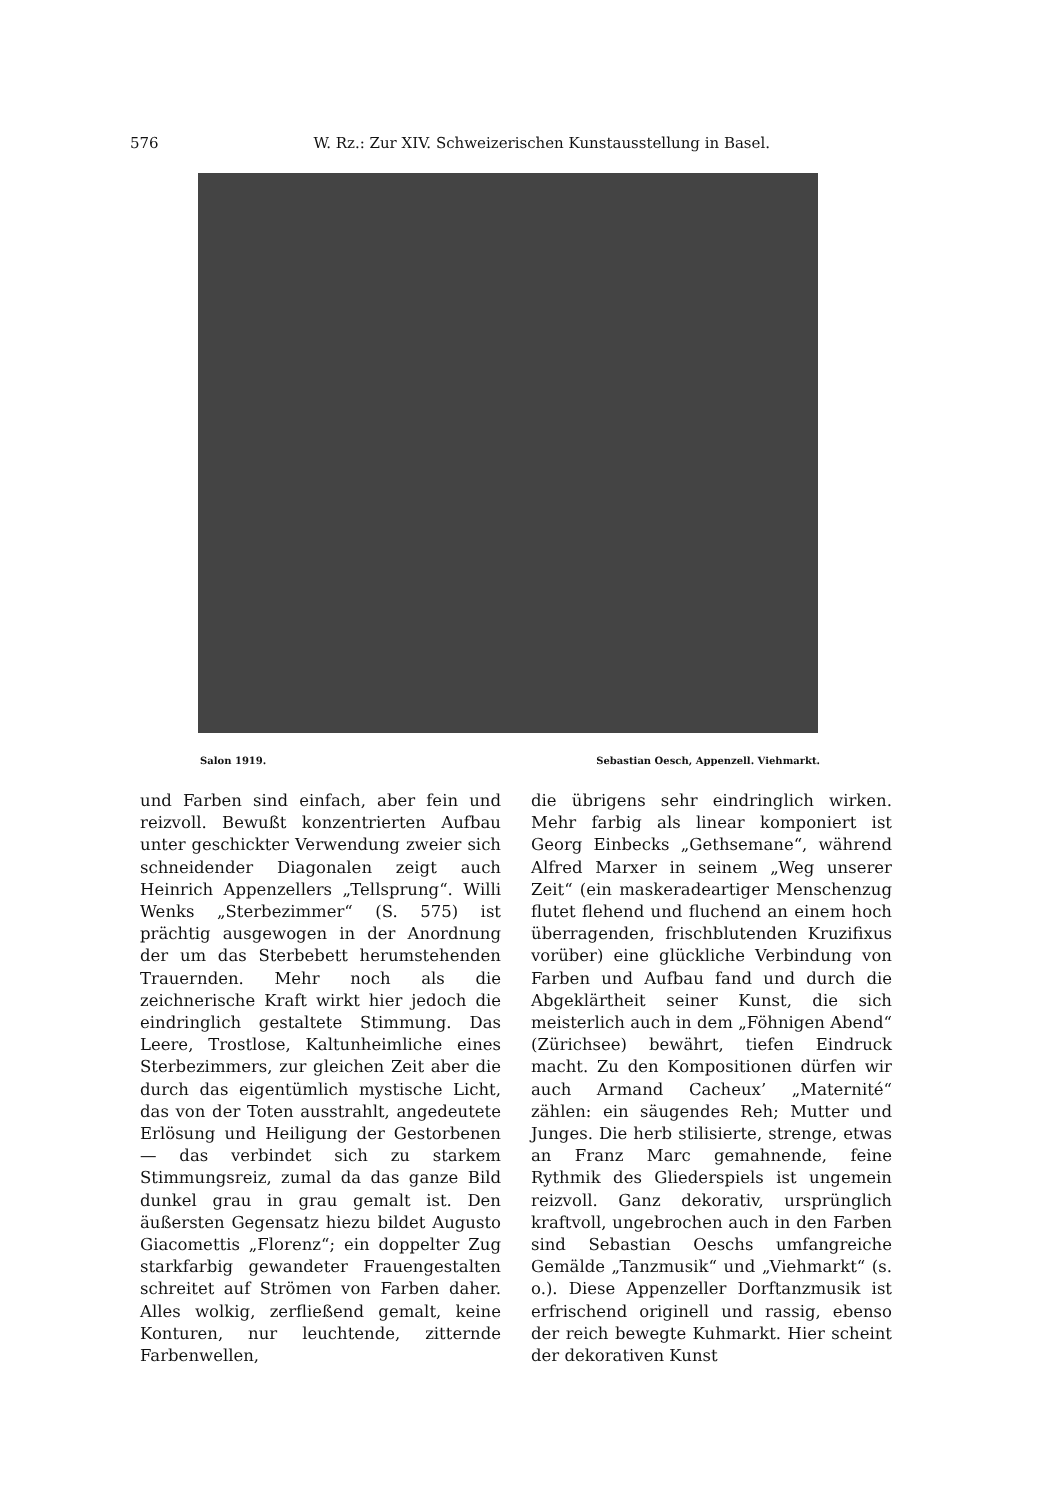576 W. Rz.: Zur XIV. Schweizerischen Kunstausstellung in Basel.
Salon 1919. Sebastian Oesch, Appenzell. Viehmarkt.
und Farben sind einfach, aber fein und reizvoll. Bewußt konzentrierten Aufbau unter geschickter Verwendung zweier sich schneidender Diagonalen zeigt auch Heinrich Appenzellers „Tellsprung“. Willi Wenks „Sterbezimmer“ (S. 575) ist prächtig ausgewogen in der Anordnung der um das Sterbebett herumstehenden Trauernden. Mehr noch als die zeichnerische Kraft wirkt hier jedoch die eindringlich gestaltete Stimmung. Das Leere, Trostlose, Kaltunheimliche eines Sterbezimmers, zur gleichen Zeit aber die durch das eigentümlich mystische Licht, das von der Toten ausstrahlt, angedeutete Erlösung und Heiligung der Gestorbenen — das verbindet sich zu starkem Stimmungsreiz, zumal da das ganze Bild dunkel grau in grau gemalt ist. Den äußersten Gegensatz hiezu bildet Augusto Giacomettis „Florenz“; ein doppelter Zug starkfarbig gewandeter Frauengestalten schreitet auf Strömen von Farben daher. Alles wolkig, zerfließend gemalt, keine Konturen, nur leuchtende, zitternde Farbenwellen,
die übrigens sehr eindringlich wirken. Mehr farbig als linear komponiert ist Georg Einbecks „Gethsemane“, während Alfred Marxer in seinem „Weg unserer Zeit“ (ein maskeradeartiger Menschenzug flutet flehend und fluchend an einem hoch überragenden, frischblutenden Kruzifixus vorüber) eine glückliche Verbindung von Farben und Aufbau fand und durch die Abgeklärtheit seiner Kunst, die sich meisterlich auch in dem „Föhnigen Abend“ (Zürichsee) bewährt, tiefen Eindruck macht. Zu den Kompositionen dürfen wir auch Armand Cacheux’ „Maternité“ zählen: ein säugendes Reh; Mutter und Junges. Die herb stilisierte, strenge, etwas an Franz Marc gemahnende, feine Rythmik des Gliederspiels ist ungemein reizvoll. Ganz dekorativ, ursprünglich kraftvoll, ungebrochen auch in den Farben sind Sebastian Oeschs umfangreiche Gemälde „Tanzmusik“ und „Viehmarkt“ (s. o.). Diese Appenzeller Dorftanzmusik ist erfrischend originell und rassig, ebenso der reich bewegte Kuhmarkt. Hier scheint der dekorativen Kunst